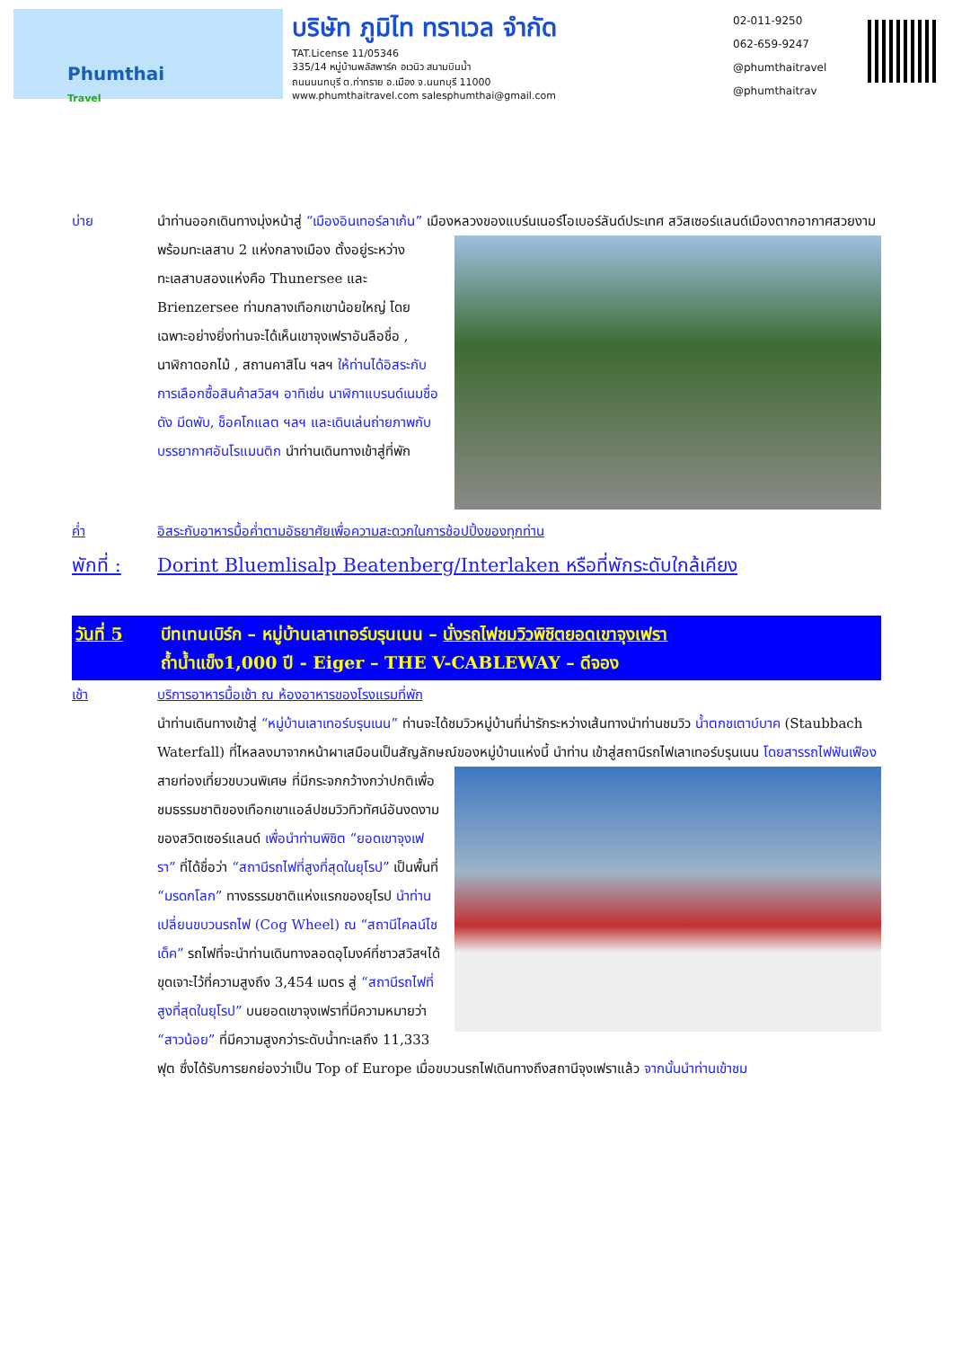Phumthai
Travel
บริษัท ภูมิไท ทราเวล จำกัด
TAT.License 11/05346
335/14 หมู่บ้านพลัสพาร์ค อเวนิว สนามบินน้ำ
ถนนนนทบุรี ต.ท่าทราย อ.เมือง จ.นนทบุรี 11000
www.phumthaitravel.com salesphumthai@gmail.com
02-011-9250
062-659-9247
@phumthaitravel
@phumthaitrav
บ่าย นำท่านออกเดินทางมุ่งหน้าสู่ “เมืองอินเทอร์ลาเก้น” เมืองหลวงของแบร์นเนอร์โอเบอร์ลันด์ประเทศ
สวิสเซอร์แลนด์เมืองตากอากาศสวยงาม พร้อมทะเลสาบ 2 แห่งกลางเมือง ตั้งอยู่ระหว่างทะเลสาบสองแห่งคือ Thunersee และ Brienzersee ท่ามกลางเทือกเขาน้อยใหญ่ โดยเฉพาะอย่างยิ่งท่านจะได้เห็นเขาจุงเฟราอันลือชื่อ , นาฬิกาดอกไม้ , สถานคาสิโน ฯลฯ ให้ท่านได้อิสระกับการเลือกซื้อสินค้าสวิสฯ อาทิเช่น นาฬิกาแบรนด์เนมชื่อดัง มีดพับ, ช็อคโกแลต ฯลฯ และเดินเล่นถ่ายภาพกับบรรยากาศอันโรแมนติก นำท่านเดินทางเข้าสู่ที่พัก
ค่ำ อิสระกับอาหารมื้อค่ำตามอัธยาศัยเพื่อความสะดวกในการช้อปปิ้งของทุกท่าน
พักที่ :
Dorint Bluemlisalp Beatenberg/Interlaken หรือที่พักระดับใกล้เคียง
วันที่ 5 บีทเทนเบิร์ก – หมู่บ้านเลาเทอร์บรุนเนน – นั่งรถไฟชมวิวพิชิตยอดเขาจุงเฟรา
ถ้ำน้ำแข็ง1,000 ปี - Eiger – THE V-CABLEWAY – ดีจอง
เช้า บริการอาหารมื้อเช้า ณ ห้องอาหารของโรงแรมที่พัก
นำท่านเดินทางเข้าสู่ “หมู่บ้านเลาเทอร์บรุนเนน” ท่านจะได้ชมวิวหมู่บ้านที่น่ารักระหว่างเส้นทางนำท่านชมวิว น้ำตกชเตาบ์บาค (Staubbach Waterfall) ที่ไหลลงมาจากหน้าผาเสมือนเป็นสัญลักษณ์ของหมู่บ้านแห่งนี้ นำท่าน
เข้าสู่สถานีรถไฟเลาเทอร์บรุนเนน โดยสารรถไฟฟันเฟือง สายท่องเที่ยวขบวนพิเศษ ที่มีกระจกกว้างกว่าปกติเพื่อชมธรรมชาติของเทือกเขาแอล์ปชมวิวทิวทัศน์อันงดงามของสวิตเซอร์แลนด์ เพื่อนำท่านพิชิต “ยอดเขาจุงเฟรา” ที่ได้ชื่อว่า “สถานีรถไฟที่สูงที่สุดในยุโรป” เป็นพื้นที่ “มรดกโลก” ทางธรรมชาติแห่งแรกของยุโรป นำท่านเปลี่ยนขบวนรถไฟ (Cog Wheel) ณ “สถานีไคลน์ไชเด็ค” รถไฟที่จะนำท่านเดินทางลอดอุโมงค์ที่ชาวสวิสฯได้ขุดเจาะไว้ที่ความสูงถึง 3,454 เมตร สู่ “สถานีรถไฟที่สูงที่สุดในยุโรป” บนยอดเขาจุงเฟราที่มีความหมายว่า “สาวน้อย” ที่มีความสูงกว่าระดับน้ำทะเลถึง 11,333 ฟุต ซึ่งได้รับการยกย่องว่าเป็น Top of Europe เมื่อขบวนรถไฟเดินทางถึงสถานีจุงเฟราแล้ว จากนั้นนำท่านเข้าชม